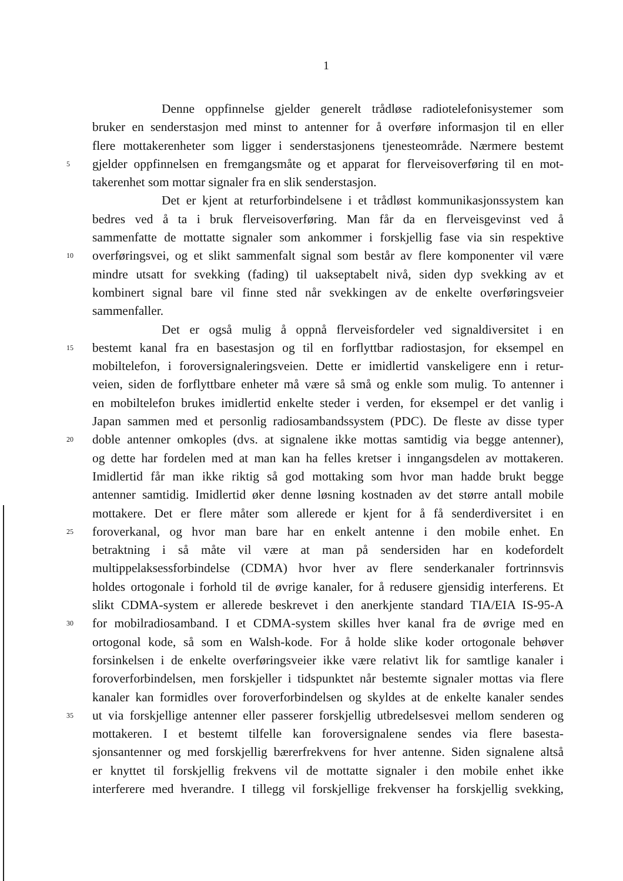1
Denne oppfinnelse gjelder generelt trådløse radiotelefonisystemer som
bruker en senderstasjon med minst to antenner for å overføre informasjon til en eller
flere mottakerenheter som ligger i senderstasjonens tjenesteområde. Nærmere bestemt
5 gjelder oppfinnelsen en fremgangsmåte og et apparat for flerveisoverføring til en mot-
takerenhet som mottar signaler fra en slik senderstasjon.
Det er kjent at returforbindelsene i et trådløst kommunikasjonssystem kan
bedres ved å ta i bruk flerveisoverføring. Man får da en flerveisgevinst ved å
sammenfatte de mottatte signaler som ankommer i forskjellig fase via sin respektive
10 overføringsvei, og et slikt sammenfalt signal som består av flere komponenter vil være
mindre utsatt for svekking (fading) til uakseptabelt nivå, siden dyp svekking av et
kombinert signal bare vil finne sted når svekkingen av de enkelte overføringsveier
sammenfaller.
Det er også mulig å oppnå flerveisfordeler ved signaldiversitet i en
15 bestemt kanal fra en basestasjon og til en forflyttbar radiostasjon, for eksempel en
mobiltelefon, i foroversignaleringsveien. Dette er imidlertid vanskeligere enn i retur-
veien, siden de forflyttbare enheter må være så små og enkle som mulig. To antenner i
en mobiltelefon brukes imidlertid enkelte steder i verden, for eksempel er det vanlig i
Japan sammen med et personlig radiosambandssystem (PDC). De fleste av disse typer
20 doble antenner omkoples (dvs. at signalene ikke mottas samtidig via begge antenner),
og dette har fordelen med at man kan ha felles kretser i inngangsdelen av mottakeren.
Imidlertid får man ikke riktig så god mottaking som hvor man hadde brukt begge
antenner samtidig. Imidlertid øker denne løsning kostnaden av det større antall mobile
mottakere. Det er flere måter som allerede er kjent for å få senderdiversitet i en
25 foroverkanal, og hvor man bare har en enkelt antenne i den mobile enhet. En
betraktning i så måte vil være at man på sendersiden har en kodefordelt
multippelaksessforbindelse (CDMA) hvor hver av flere senderkanaler fortrinnsvis
holdes ortogonale i forhold til de øvrige kanaler, for å redusere gjensidig interferens. Et
slikt CDMA-system er allerede beskrevet i den anerkjente standard TIA/EIA IS-95-A
30 for mobilradiosamband. I et CDMA-system skilles hver kanal fra de øvrige med en
ortogonal kode, så som en Walsh-kode. For å holde slike koder ortogonale behøver
forsinkelsen i de enkelte overføringsveier ikke være relativt lik for samtlige kanaler i
foroverforbindelsen, men forskjeller i tidspunktet når bestemte signaler mottas via flere
kanaler kan formidles over foroverforbindelsen og skyldes at de enkelte kanaler sendes
35 ut via forskjellige antenner eller passerer forskjellig utbredelsesvei mellom senderen og
mottakeren. I et bestemt tilfelle kan foroversignalene sendes via flere basesta-
sjonsantenner og med forskjellig bærerfrekvens for hver antenne. Siden signalene altså
er knyttet til forskjellig frekvens vil de mottatte signaler i den mobile enhet ikke
interferere med hverandre. I tillegg vil forskjellige frekvenser ha forskjellig svekking,